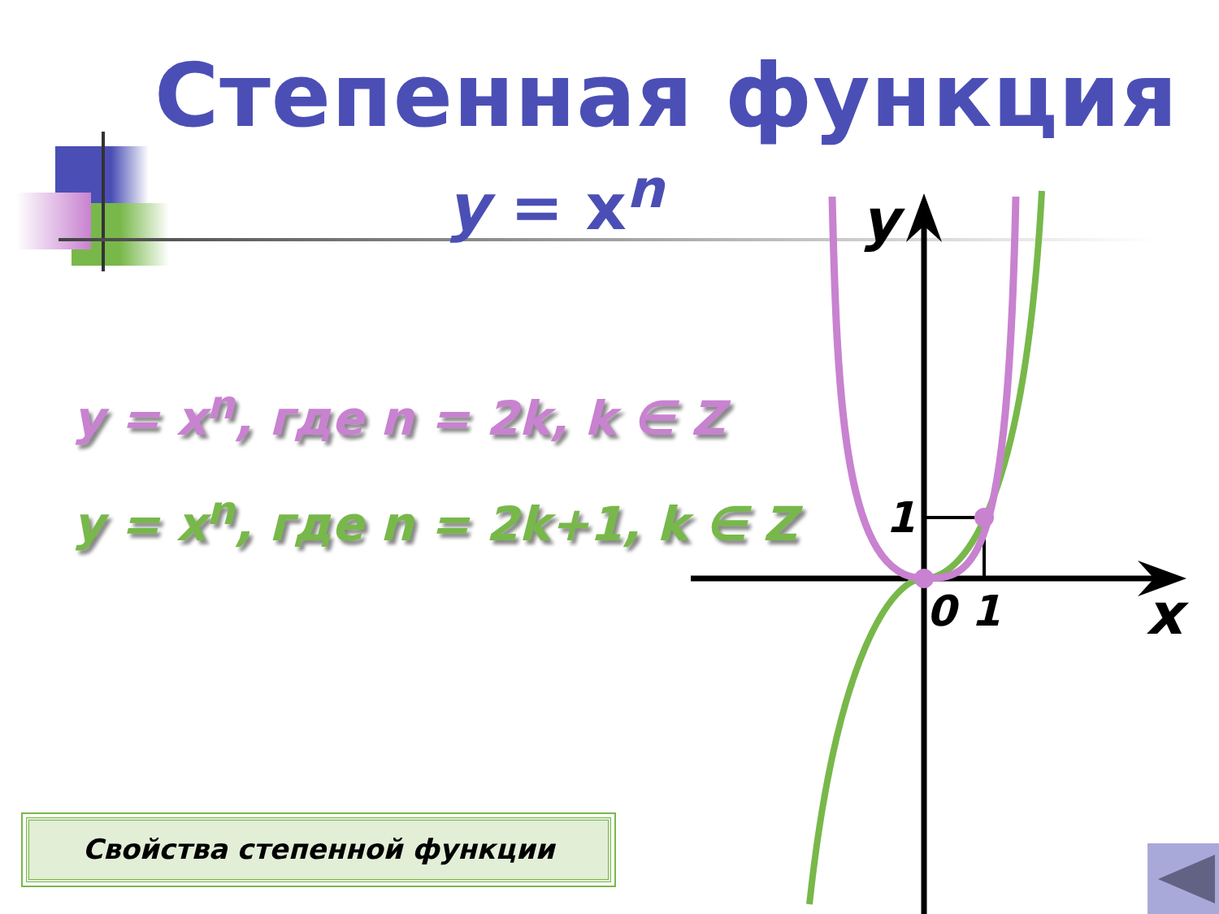Степенная функция
y = x<sup>n</sup>
y = x<sup>n</sup>, где n = 2k, k ∈ Z
y = x<sup>n</sup>, где n = 2k+1, k ∈ Z
Свойства степенной функции
y
x
1
0
1